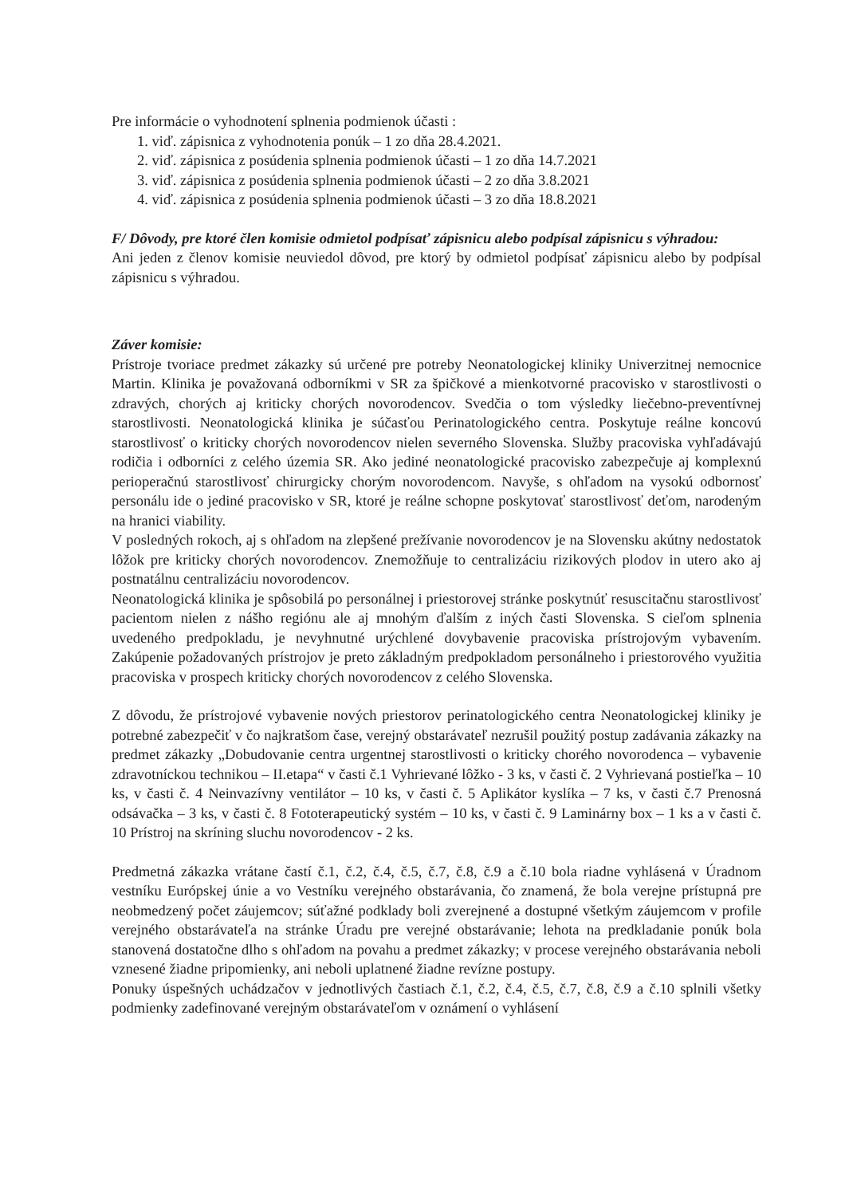Pre informácie o vyhodnotení splnenia podmienok účasti :
1. viď. zápisnica z vyhodnotenia ponúk – 1 zo dňa 28.4.2021.
2. viď. zápisnica z posúdenia splnenia podmienok účasti – 1 zo dňa 14.7.2021
3. viď. zápisnica z posúdenia splnenia podmienok účasti – 2 zo dňa 3.8.2021
4. viď. zápisnica z posúdenia splnenia podmienok účasti – 3 zo dňa 18.8.2021
F/ Dôvody, pre ktoré člen komisie odmietol podpísať zápisnicu alebo podpísal zápisnicu s výhradou:
Ani jeden z členov komisie neuviedol dôvod, pre ktorý by odmietol podpísať zápisnicu alebo by podpísal zápisnicu s výhradou.
Záver komisie:
Prístroje tvoriace predmet zákazky sú určené pre potreby Neonatologickej kliniky Univerzitnej nemocnice Martin. Klinika je považovaná odborníkmi v SR za špičkové a mienkotvorné pracovisko v starostlivosti o zdravých, chorých aj kriticky chorých novorodencov. Svedčia o tom výsledky liečebno-preventívnej starostlivosti. Neonatologická klinika je súčasťou Perinatologického centra. Poskytuje reálne koncovú starostlivosť o kriticky chorých novorodencov nielen severného Slovenska. Služby pracoviska vyhľadávajú rodičia i odborníci z celého územia SR. Ako jediné neonatologické pracovisko zabezpečuje aj komplexnú perioperačnú starostlivosť chirurgicky chorým novorodencom. Navyše, s ohľadom na vysokú odbornosť personálu ide o jediné pracovisko v SR, ktoré je reálne schopne poskytovať starostlivosť deťom, narodeným na hranici viability.
V posledných rokoch, aj s ohľadom na zlepšené prežívanie novorodencov je na Slovensku akútny nedostatok lôžok pre kriticky chorých novorodencov. Znemožňuje to centralizáciu rizikových plodov in utero ako aj postnatálnu centralizáciu novorodencov.
Neonatologická klinika je spôsobilá po personálnej i priestorovej stránke poskytnúť resuscitačnu starostlivosť pacientom nielen z nášho regiónu ale aj mnohým ďalším z iných časti Slovenska. S cieľom splnenia uvedeného predpokladu, je nevyhnutné urýchlené dovybavenie pracoviska prístrojovým vybavením. Zakúpenie požadovaných prístrojov je preto základným predpokladom personálneho i priestorového využitia pracoviska v prospech kriticky chorých novorodencov z celého Slovenska.
Z dôvodu, že prístrojové vybavenie nových priestorov perinatologického centra Neonatologickej kliniky je potrebné zabezpečiť v čo najkratšom čase, verejný obstarávateľ nezrušil použitý postup zadávania zákazky na predmet zákazky „Dobudovanie centra urgentnej starostlivosti o kriticky chorého novorodenca – vybavenie zdravotníckou technikou – II.etapa“ v časti č.1 Vyhrievané lôžko - 3 ks, v časti č. 2 Vyhrievaná postieľka – 10 ks, v časti č. 4 Neinvazívny ventilátor – 10 ks, v časti č. 5 Aplikátor kyslíka – 7 ks, v časti č.7 Prenosná odsávačka – 3 ks, v časti č. 8 Fototerapeutický systém – 10 ks, v časti č. 9 Laminárny box – 1 ks a v časti č. 10 Prístroj na skríning sluchu novorodencov - 2 ks.
Predmetná zákazka vrátane častí č.1, č.2, č.4, č.5, č.7, č.8, č.9 a č.10 bola riadne vyhlásená v Úradnom vestníku Európskej únie a vo Vestníku verejného obstarávania, čo znamená, že bola verejne prístupná pre neobmedzený počet záujemcov; súťažné podklady boli zverejnené a dostupné všetkým záujemcom v profile verejného obstarávateľa na stránke Úradu pre verejné obstarávanie; lehota na predkladanie ponúk bola stanovená dostatočne dlho s ohľadom na povahu a predmet zákazky; v procese verejného obstarávania neboli vznesené žiadne pripomienky, ani neboli uplatnené žiadne revízne postupy.
Ponuky úspešných uchádzačov v jednotlivých častiach č.1, č.2, č.4, č.5, č.7, č.8, č.9 a č.10 splnili všetky podmienky zadefinované verejným obstarávateľom v oznámení o vyhlásení